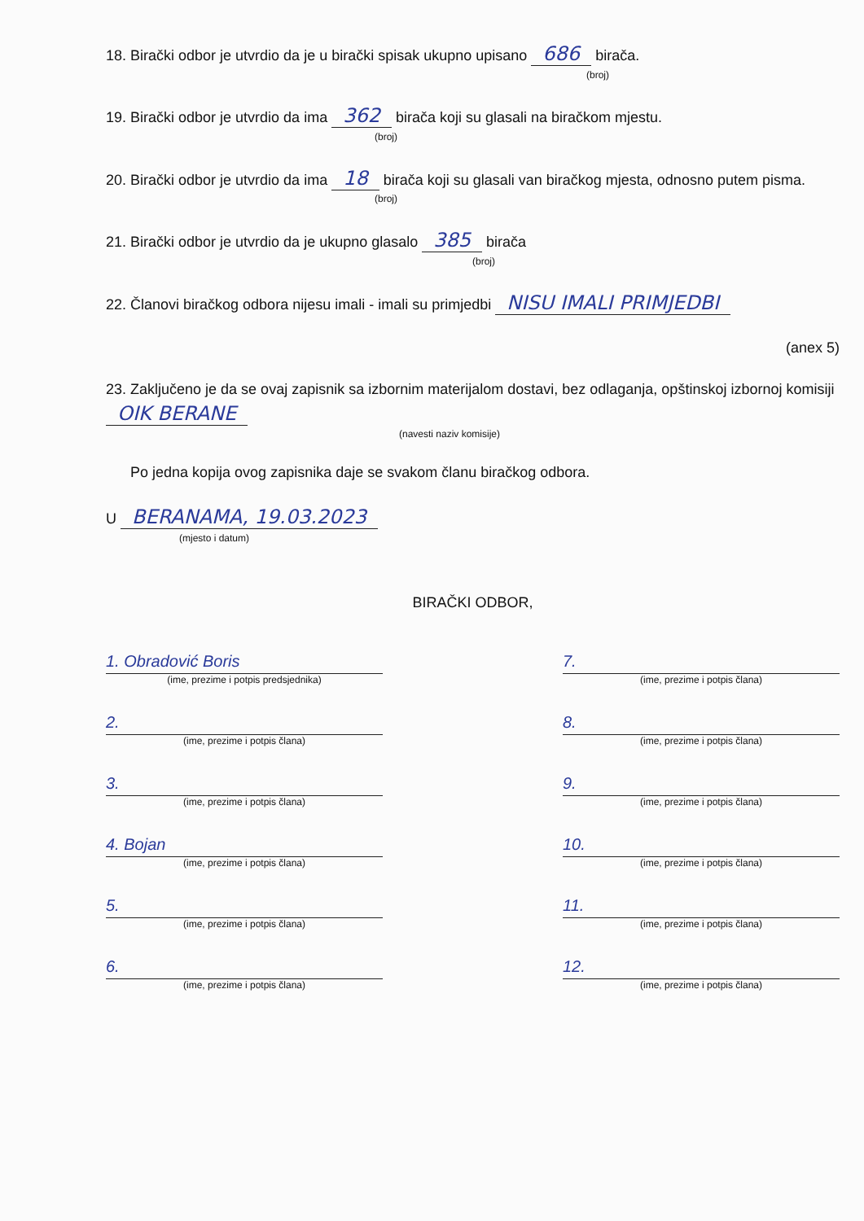18. Birački odbor je utvrdio da je u birački spisak ukupno upisano 686 birača.
(broj)
19. Birački odbor je utvrdio da ima 362 birača koji su glasali na biračkom mjestu.
(broj)
20. Birački odbor je utvrdio da ima 18 birača koji su glasali van biračkog mjesta, odnosno putem pisma.
(broj)
21. Birački odbor je utvrdio da je ukupno glasalo 385 birača
(broj)
22. Članovi biračkog odbora nijesu imali - imali su primjedbi NISU IMALI PRIMJEDBI
(anex 5)
23. Zaključeno je da se ovaj zapisnik sa izbornim materijalom dostavi, bez odlaganja, opštinskoj izbornoj komisiji OIK BERANE
(navesti naziv komisije)
Po jedna kopija ovog zapisnika daje se svakom članu biračkog odbora.
U BERANAMA, 19.03.2023
(mjesto i datum)
BIRAČKI ODBOR,
1. Obradović Boris
(ime, prezime i potpis predsjednika)
7.
(ime, prezime i potpis člana)
2.
(ime, prezime i potpis člana)
8.
(ime, prezime i potpis člana)
3.
(ime, prezime i potpis člana)
9.
(ime, prezime i potpis člana)
4. Bojan
(ime, prezime i potpis člana)
10.
(ime, prezime i potpis člana)
5.
(ime, prezime i potpis člana)
11.
(ime, prezime i potpis člana)
6.
(ime, prezime i potpis člana)
12.
(ime, prezime i potpis člana)